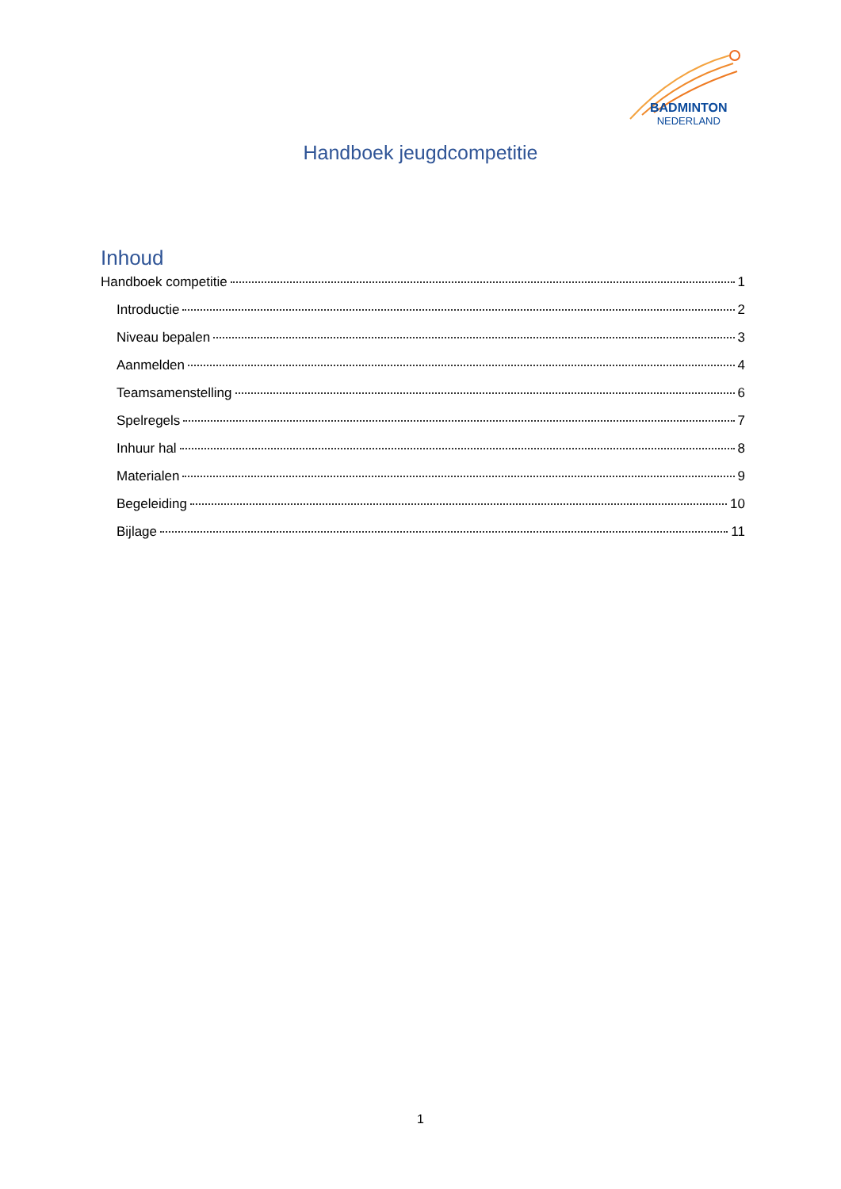BADMINTON
NEDERLAND
Handboek jeugdcompetitie
Inhoud
Handboek competitie 1
Introductie 2
Niveau bepalen 3
Aanmelden 4
Teamsamenstelling 6
Spelregels 7
Inhuur hal 8
Materialen 9
Begeleiding 10
Bijlage 11
1